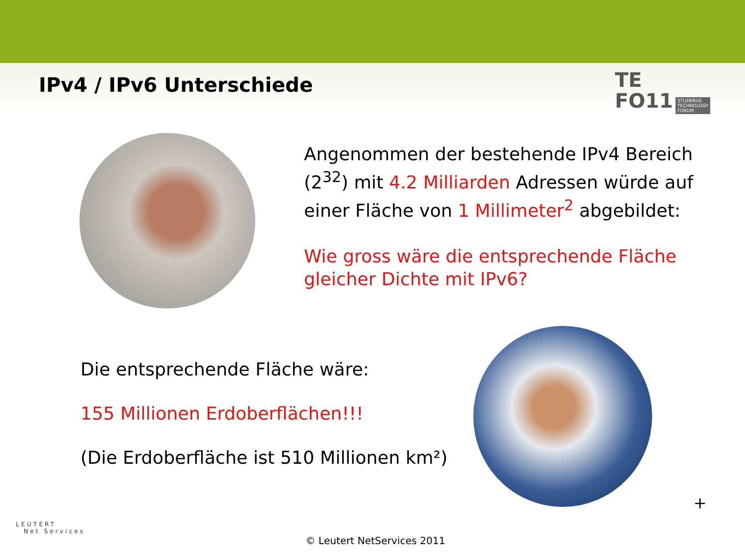IPv4 / IPv6 Unterschiede
TE
FO11 STUDERUS
TECHNOLOGY
FORUM
Angenommen der bestehende IPv4 Bereich (2<sup>32</sup>) mit 4.2 Milliarden Adressen würde auf einer Fläche von 1 Millimeter<sup>2</sup> abgebildet:
Wie gross wäre die entsprechende Fläche gleicher Dichte mit IPv6?
Die entsprechende Fläche wäre:
155 Millionen Erdoberflächen!!!
(Die Erdoberfläche ist 510 Millionen km²)
+
LEUTERT
Net Services
© Leutert NetServices 2011